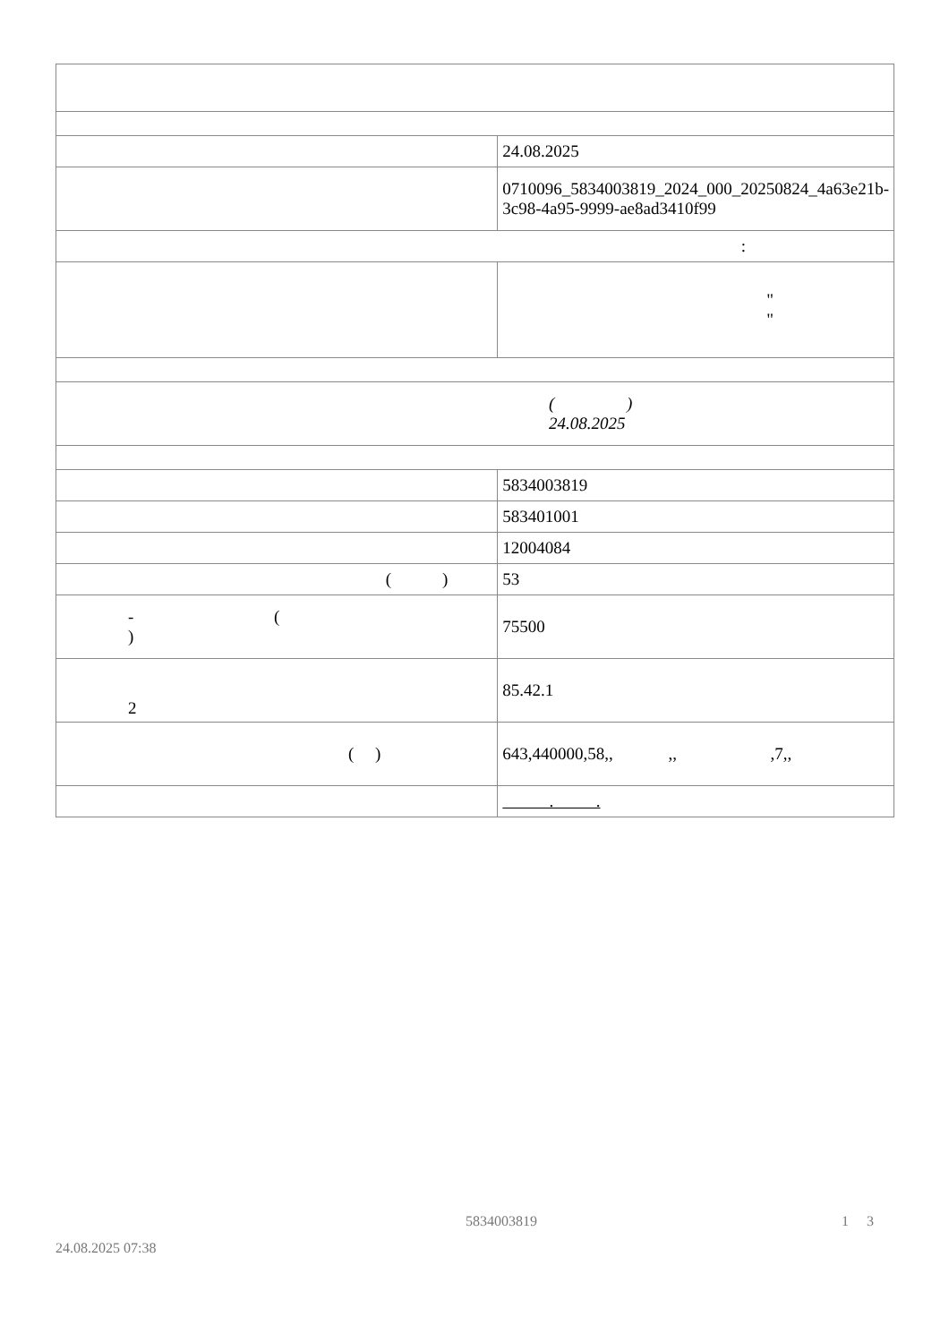| | 24.08.2025 |
| | 0710096_5834003819_2024_000_20250824_4a63e21b-3c98-4a95-9999-ae8ad3410f99 |
| : | |
| | " " |
| ( ) 24.08.2025 | |
| | 5834003819 |
| | 583401001 |
| | 12004084 |
| ( ) | 53 |
| - ( ) | 75500 |
| 2 | 85.42.1 |
| ( ) | 643,440000,58,, ,, ,7,, |
| | . . |
5834003819 1 3
24.08.2025 07:38